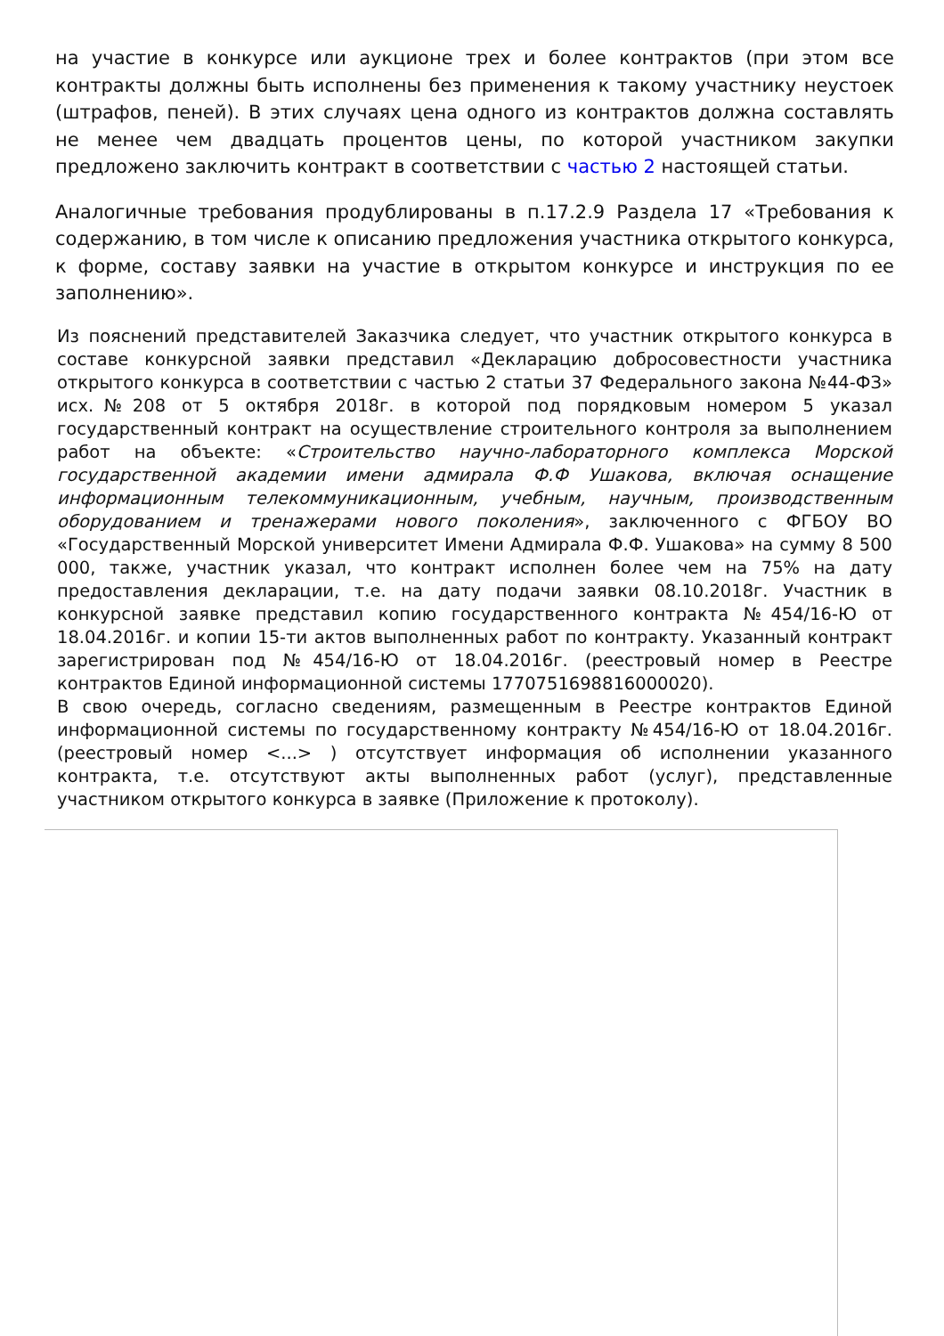на участие в конкурсе или аукционе трех и более контрактов (при этом все контракты должны быть исполнены без применения к такому участнику неустоек (штрафов, пеней). В этих случаях цена одного из контрактов должна составлять не менее чем двадцать процентов цены, по которой участником закупки предложено заключить контракт в соответствии с частью 2 настоящей статьи.
Аналогичные требования продублированы в п.17.2.9 Раздела 17 «Требования к содержанию, в том числе к описанию предложения участника открытого конкурса, к форме, составу заявки на участие в открытом конкурсе и инструкция по ее заполнению».
Из пояснений представителей Заказчика следует, что участник открытого конкурса в составе конкурсной заявки представил «Декларацию добросовестности участника открытого конкурса в соответствии с частью 2 статьи 37 Федерального закона №44-ФЗ» исх.№208 от 5 октября 2018г. в которой под порядковым номером 5 указал государственный контракт на осуществление строительного контроля за выполнением работ на объекте: «Строительство научно-лабораторного комплекса Морской государственной академии имени адмирала Ф.Ф Ушакова, включая оснащение информационным телекоммуникационным, учебным, научным, производственным оборудованием и тренажерами нового поколения», заключенного с ФГБОУ ВО «Государственный Морской университет Имени Адмирала Ф.Ф. Ушакова» на сумму 8 500 000, также, участник указал, что контракт исполнен более чем на 75% на дату предоставления декларации, т.е. на дату подачи заявки 08.10.2018г. Участник в конкурсной заявке представил копию государственного контракта №454/16-Ю от 18.04.2016г. и копии 15-ти актов выполненных работ по контракту. Указанный контракт зарегистрирован под №454/16-Ю от 18.04.2016г. (реестровый номер в Реестре контрактов Единой информационной системы 1770751698816000020).
В свою очередь, согласно сведениям, размещенным в Реестре контрактов Единой информационной системы по государственному контракту №454/16-Ю от 18.04.2016г. (реестровый номер <...> ) отсутствует информация об исполнении указанного контракта, т.е. отсутствуют акты выполненных работ (услуг), представленные участником открытого конкурса в заявке (Приложение к протоколу).